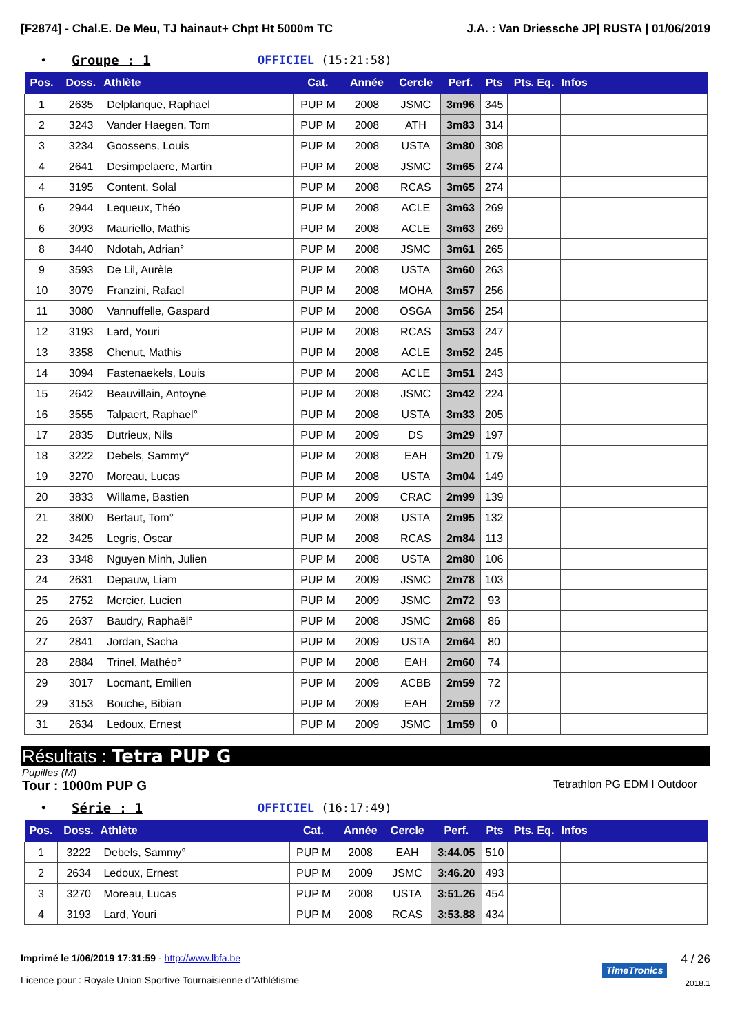[F2874] - Chal.E. De Meu, TJ hainaut+ Chpt Ht 5000m TC J.A. : Van Driessche JP| RUSTA | 01/06/2019
• Groupe : 1 OFFICIEL (15:21:58)
| Pos. | Doss. | Athlète | Cat. | Année | Cercle | Perf. | Pts | Pts. Eq. | Infos |
| --- | --- | --- | --- | --- | --- | --- | --- | --- | --- |
| 1 | 2635 | Delplanque, Raphael | PUP M | 2008 | JSMC | 3m96 | 345 | | |
| 2 | 3243 | Vander Haegen, Tom | PUP M | 2008 | ATH | 3m83 | 314 | | |
| 3 | 3234 | Goossens, Louis | PUP M | 2008 | USTA | 3m80 | 308 | | |
| 4 | 2641 | Desimpelaere, Martin | PUP M | 2008 | JSMC | 3m65 | 274 | | |
| 4 | 3195 | Content, Solal | PUP M | 2008 | RCAS | 3m65 | 274 | | |
| 6 | 2944 | Lequeux, Théo | PUP M | 2008 | ACLE | 3m63 | 269 | | |
| 6 | 3093 | Mauriello, Mathis | PUP M | 2008 | ACLE | 3m63 | 269 | | |
| 8 | 3440 | Ndotah, Adrian° | PUP M | 2008 | JSMC | 3m61 | 265 | | |
| 9 | 3593 | De Lil, Aurèle | PUP M | 2008 | USTA | 3m60 | 263 | | |
| 10 | 3079 | Franzini, Rafael | PUP M | 2008 | MOHA | 3m57 | 256 | | |
| 11 | 3080 | Vannuffelle, Gaspard | PUP M | 2008 | OSGA | 3m56 | 254 | | |
| 12 | 3193 | Lard, Youri | PUP M | 2008 | RCAS | 3m53 | 247 | | |
| 13 | 3358 | Chenut, Mathis | PUP M | 2008 | ACLE | 3m52 | 245 | | |
| 14 | 3094 | Fastenaekels, Louis | PUP M | 2008 | ACLE | 3m51 | 243 | | |
| 15 | 2642 | Beauvillain, Antoyne | PUP M | 2008 | JSMC | 3m42 | 224 | | |
| 16 | 3555 | Talpaert, Raphael° | PUP M | 2008 | USTA | 3m33 | 205 | | |
| 17 | 2835 | Dutrieux, Nils | PUP M | 2009 | DS | 3m29 | 197 | | |
| 18 | 3222 | Debels, Sammy° | PUP M | 2008 | EAH | 3m20 | 179 | | |
| 19 | 3270 | Moreau, Lucas | PUP M | 2008 | USTA | 3m04 | 149 | | |
| 20 | 3833 | Willame, Bastien | PUP M | 2009 | CRAC | 2m99 | 139 | | |
| 21 | 3800 | Bertaut, Tom° | PUP M | 2008 | USTA | 2m95 | 132 | | |
| 22 | 3425 | Legris, Oscar | PUP M | 2008 | RCAS | 2m84 | 113 | | |
| 23 | 3348 | Nguyen Minh, Julien | PUP M | 2008 | USTA | 2m80 | 106 | | |
| 24 | 2631 | Depauw, Liam | PUP M | 2009 | JSMC | 2m78 | 103 | | |
| 25 | 2752 | Mercier, Lucien | PUP M | 2009 | JSMC | 2m72 | 93 | | |
| 26 | 2637 | Baudry, Raphaël° | PUP M | 2008 | JSMC | 2m68 | 86 | | |
| 27 | 2841 | Jordan, Sacha | PUP M | 2009 | USTA | 2m64 | 80 | | |
| 28 | 2884 | Trinel, Mathéo° | PUP M | 2008 | EAH | 2m60 | 74 | | |
| 29 | 3017 | Locmant, Emilien | PUP M | 2009 | ACBB | 2m59 | 72 | | |
| 29 | 3153 | Bouche, Bibian | PUP M | 2009 | EAH | 2m59 | 72 | | |
| 31 | 2634 | Ledoux, Ernest | PUP M | 2009 | JSMC | 1m59 | 0 | | |
Résultats : Tetra PUP G
Pupilles (M)
Tour : 1000m PUP G Tetrathlon PG EDM I Outdoor
• Série : 1 OFFICIEL (16:17:49)
| Pos. | Doss. | Athlète | Cat. | Année | Cercle | Perf. | Pts | Pts. Eq. | Infos |
| --- | --- | --- | --- | --- | --- | --- | --- | --- | --- |
| 1 | 3222 | Debels, Sammy° | PUP M | 2008 | EAH | 3:44.05 | 510 | | |
| 2 | 2634 | Ledoux, Ernest | PUP M | 2009 | JSMC | 3:46.20 | 493 | | |
| 3 | 3270 | Moreau, Lucas | PUP M | 2008 | USTA | 3:51.26 | 454 | | |
| 4 | 3193 | Lard, Youri | PUP M | 2008 | RCAS | 3:53.88 | 434 | | |
Imprimé le 1/06/2019 17:31:59 - http://www.lbfa.be
Licence pour : Royale Union Sportive Tournaisienne d"Athlétisme
TimeTronics
4 / 26
2018.1